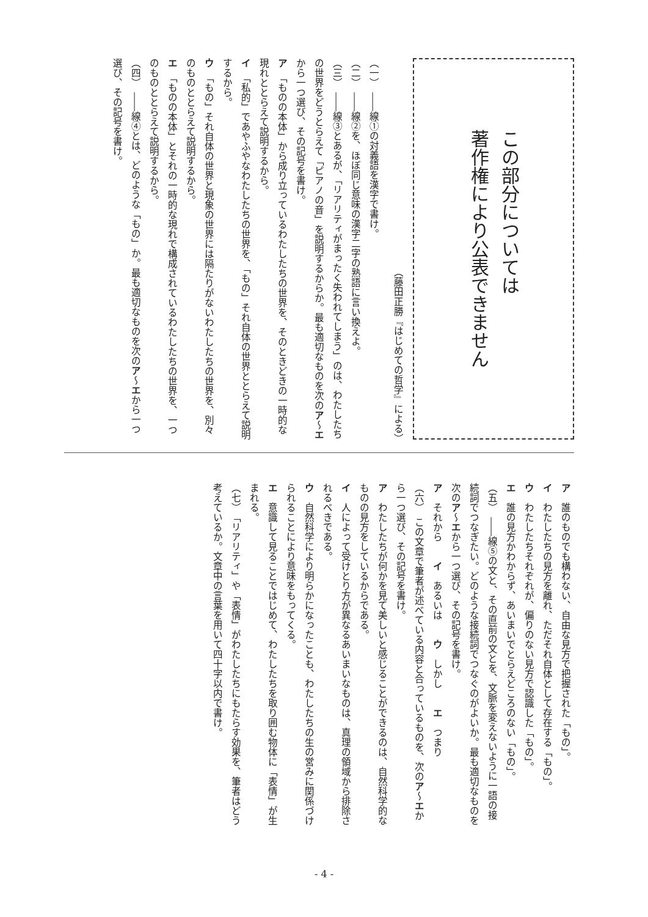この部分については
著作権により公表できません
（藤田正勝『はじめての哲学』による）
（一）　――線①の対義語を漢字で書け。
（二）　――線②を、ほぼ同じ意味の漢字二字の熟語に言い換えよ。
（三）　――線③とあるが、「リアリティがまったく失われてしまう」のは、わたしたちの世界をどうとらえて「ピアノの音」を説明するからか。最も適切なものを次のア～エから一つ選び、その記号を書け。
ア　「ものの本体」から成り立っているわたしたちの世界を、そのときどきの一時的な現れととらえて説明するから。
イ　「私的」であやふやなわたしたちの世界を、「もの」それ自体の世界ととらえて説明するから。
ウ　「もの」それ自体の世界と現象の世界には隔たりがないわたしたちの世界を、別々のものととらえて説明するから。
エ　「ものの本体」とそれの一時的な現れで構成されているわたしたちの世界を、一つのものととらえて説明するから。
（四）　――線④とは、どのような「もの」か。最も適切なものを次のア～エから一つ選び、その記号を書け。
ア　誰のものでも構わない、自由な見方で把握された「もの」。
イ　わたしたちの見方を離れ、ただそれ自体として存在する「もの」。
ウ　わたしたちそれぞれが、偏りのない見方で認識した「もの」。
エ　誰の見方かわからず、あいまいでとらえどころのない「もの」。
（五）　――線⑤の文と、その直前の文とを、文脈を変えないように一語の接続詞でつなぎたい。どのような接続詞でつなぐのがよいか。最も適切なものを次のア～エから一つ選び、その記号を書け。
ア　それから　　イ　あるいは　　ウ　しかし　　エ　つまり
（六）　この文章で筆者が述べている内容と合っているものを、次のア～エから一つ選び、その記号を書け。
ア　わたしたちが何かを見て美しいと感じることができるのは、自然科学的なものの見方をしているからである。
イ　人によって受けとり方が異なるあいまいなものは、真理の領域から排除されるべきである。
ウ　自然科学により明らかになったことも、わたしたちの生の営みに関係づけられることにより意味をもってくる。
エ　意識して見ることではじめて、わたしたちを取り囲む物体に「表情」が生まれる。
（七）　「リアリティ」や「表情」がわたしたちにもたらす効果を、筆者はどう考えているか。文章中の言葉を用いて四十字以内で書け。
- 4 -